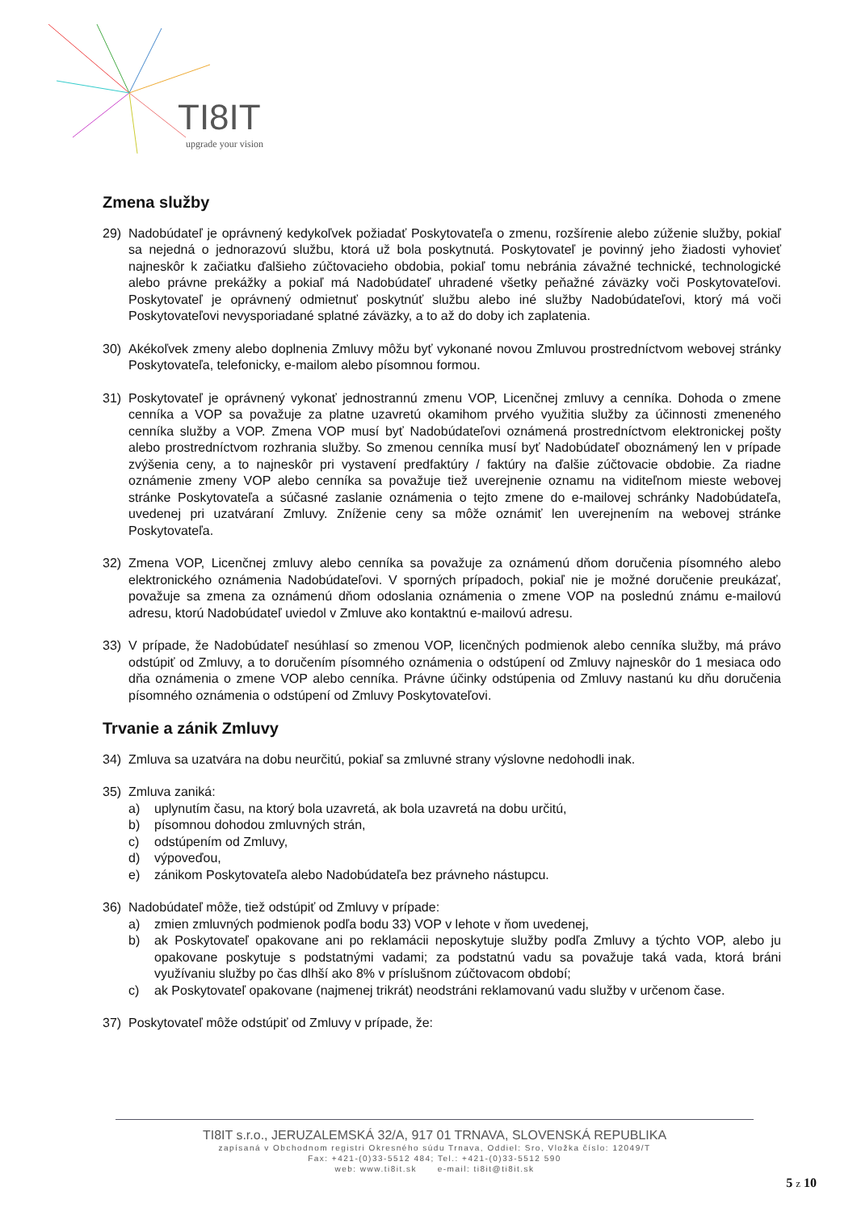TI8IT
upgrade your vision
Zmena služby
29) Nadobúdateľ je oprávnený kedykoľvek požiadať Poskytovateľa o zmenu, rozšírenie alebo zúženie služby, pokiaľ sa nejedná o jednorazovú službu, ktorá už bola poskytnutá. Poskytovateľ je povinný jeho žiadosti vyhovieť najneskôr k začiatku ďalšieho zúčtovacieho obdobia, pokiaľ tomu nebránia závažné technické, technologické alebo právne prekážky a pokiaľ má Nadobúdateľ uhradené všetky peňažné záväzky voči Poskytovateľovi. Poskytovateľ je oprávnený odmietnuť poskytnúť službu alebo iné služby Nadobúdateľovi, ktorý má voči Poskytovateľovi nevysporiadané splatné záväzky, a to až do doby ich zaplatenia.
30) Akékoľvek zmeny alebo doplnenia Zmluvy môžu byť vykonané novou Zmluvou prostredníctvom webovej stránky Poskytovateľa, telefonicky, e-mailom alebo písomnou formou.
31) Poskytovateľ je oprávnený vykonať jednostrannú zmenu VOP, Licenčnej zmluvy a cenníka. Dohoda o zmene cenníka a VOP sa považuje za platne uzavretú okamihom prvého využitia služby za účinnosti zmeneného cenníka služby a VOP. Zmena VOP musí byť Nadobúdateľovi oznámená prostredníctvom elektronickej pošty alebo prostredníctvom rozhrania služby. So zmenou cenníka musí byť Nadobúdateľ oboznámený len v prípade zvýšenia ceny, a to najneskôr pri vystavení predfaktúry / faktúry na ďalšie zúčtovacie obdobie. Za riadne oznámenie zmeny VOP alebo cenníka sa považuje tiež uverejnenie oznamu na viditeľnom mieste webovej stránke Poskytovateľa a súčasné zaslanie oznámenia o tejto zmene do e-mailovej schránky Nadobúdateľa, uvedenej pri uzatváraní Zmluvy. Zníženie ceny sa môže oznámiť len uverejnením na webovej stránke Poskytovateľa.
32) Zmena VOP, Licenčnej zmluvy alebo cenníka sa považuje za oznámenú dňom doručenia písomného alebo elektronického oznámenia Nadobúdateľovi. V sporných prípadoch, pokiaľ nie je možné doručenie preukázať, považuje sa zmena za oznámenú dňom odoslania oznámenia o zmene VOP na poslednú známu e-mailovú adresu, ktorú Nadobúdateľ uviedol v Zmluve ako kontaktnú e-mailovú adresu.
33) V prípade, že Nadobúdateľ nesúhlasí so zmenou VOP, licenčných podmienok alebo cenníka služby, má právo odstúpiť od Zmluvy, a to doručením písomného oznámenia o odstúpení od Zmluvy najneskôr do 1 mesiaca odo dňa oznámenia o zmene VOP alebo cenníka. Právne účinky odstúpenia od Zmluvy nastanú ku dňu doručenia písomného oznámenia o odstúpení od Zmluvy Poskytovateľovi.
Trvanie a zánik Zmluvy
34) Zmluva sa uzatvára na dobu neurčitú, pokiaľ sa zmluvné strany výslovne nedohodli inak.
35) Zmluva zaniká:
a) uplynutím času, na ktorý bola uzavretá, ak bola uzavretá na dobu určitú,
b) písomnou dohodou zmluvných strán,
c) odstúpením od Zmluvy,
d) výpoveďou,
e) zánikom Poskytovateľa alebo Nadobúdateľa bez právneho nástupcu.
36) Nadobúdateľ môže, tiež odstúpiť od Zmluvy v prípade:
a) zmien zmluvných podmienok podľa bodu 33) VOP v lehote v ňom uvedenej,
b) ak Poskytovateľ opakovane ani po reklamácii neposkytuje služby podľa Zmluvy a týchto VOP, alebo ju opakovane poskytuje s podstatnými vadami; za podstatnú vadu sa považuje taká vada, ktorá bráni využívaniu služby po čas dlhší ako 8% v príslušnom zúčtovacom období;
c) ak Poskytovateľ opakovane (najmenej trikrát) neodstráni reklamovanú vadu služby v určenom čase.
37) Poskytovateľ môže odstúpiť od Zmluvy v prípade, že:
TI8IT s.r.o., JERUZALEMSKÁ 32/A, 917 01 TRNAVA, SLOVENSKÁ REPUBLIKA
zapísaná v Obchodnom registri Okresného súdu Trnava, Oddiel: Sro, Vložka číslo: 12049/T
Fax: +421-(0)33-5512 484; Tel.: +421-(0)33-5512 590
web: www.ti8it.sk e-mail: ti8it@ti8it.sk
5 z 10